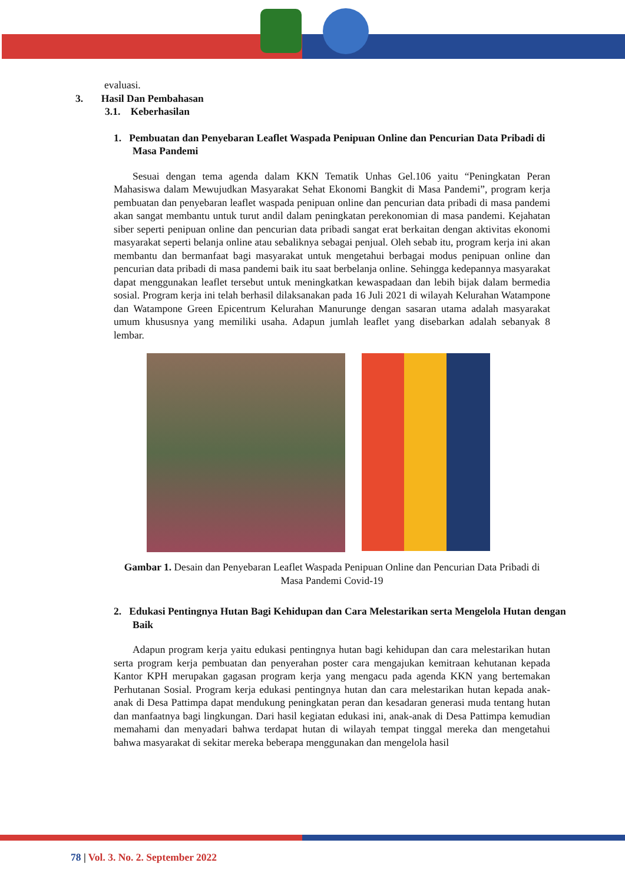evaluasi.
3. Hasil Dan Pembahasan
3.1. Keberhasilan
1. Pembuatan dan Penyebaran Leaflet Waspada Penipuan Online dan Pencurian Data Pribadi di Masa Pandemi
Sesuai dengan tema agenda dalam KKN Tematik Unhas Gel.106 yaitu “Peningkatan Peran Mahasiswa dalam Mewujudkan Masyarakat Sehat Ekonomi Bangkit di Masa Pandemi”, program kerja pembuatan dan penyebaran leaflet waspada penipuan online dan pencurian data pribadi di masa pandemi akan sangat membantu untuk turut andil dalam peningkatan perekonomian di masa pandemi. Kejahatan siber seperti penipuan online dan pencurian data pribadi sangat erat berkaitan dengan aktivitas ekonomi masyarakat seperti belanja online atau sebaliknya sebagai penjual. Oleh sebab itu, program kerja ini akan membantu dan bermanfaat bagi masyarakat untuk mengetahui berbagai modus penipuan online dan pencurian data pribadi di masa pandemi baik itu saat berbelanja online. Sehingga kedepannya masyarakat dapat menggunakan leaflet tersebut untuk meningkatkan kewaspadaan dan lebih bijak dalam bermedia sosial. Program kerja ini telah berhasil dilaksanakan pada 16 Juli 2021 di wilayah Kelurahan Watampone dan Watampone Green Epicentrum Kelurahan Manurunge dengan sasaran utama adalah masyarakat umum khususnya yang memiliki usaha. Adapun jumlah leaflet yang disebarkan adalah sebanyak 8 lembar.
Gambar 1. Desain dan Penyebaran Leaflet Waspada Penipuan Online dan Pencurian Data Pribadi di Masa Pandemi Covid-19
2. Edukasi Pentingnya Hutan Bagi Kehidupan dan Cara Melestarikan serta Mengelola Hutan dengan Baik
Adapun program kerja yaitu edukasi pentingnya hutan bagi kehidupan dan cara melestarikan hutan serta program kerja pembuatan dan penyerahan poster cara mengajukan kemitraan kehutanan kepada Kantor KPH merupakan gagasan program kerja yang mengacu pada agenda KKN yang bertemakan Perhutanan Sosial. Program kerja edukasi pentingnya hutan dan cara melestarikan hutan kepada anak-anak di Desa Pattimpa dapat mendukung peningkatan peran dan kesadaran generasi muda tentang hutan dan manfaatnya bagi lingkungan. Dari hasil kegiatan edukasi ini, anak-anak di Desa Pattimpa kemudian memahami dan menyadari bahwa terdapat hutan di wilayah tempat tinggal mereka dan mengetahui bahwa masyarakat di sekitar mereka beberapa menggunakan dan mengelola hasil
78 | Vol. 3. No. 2. September 2022